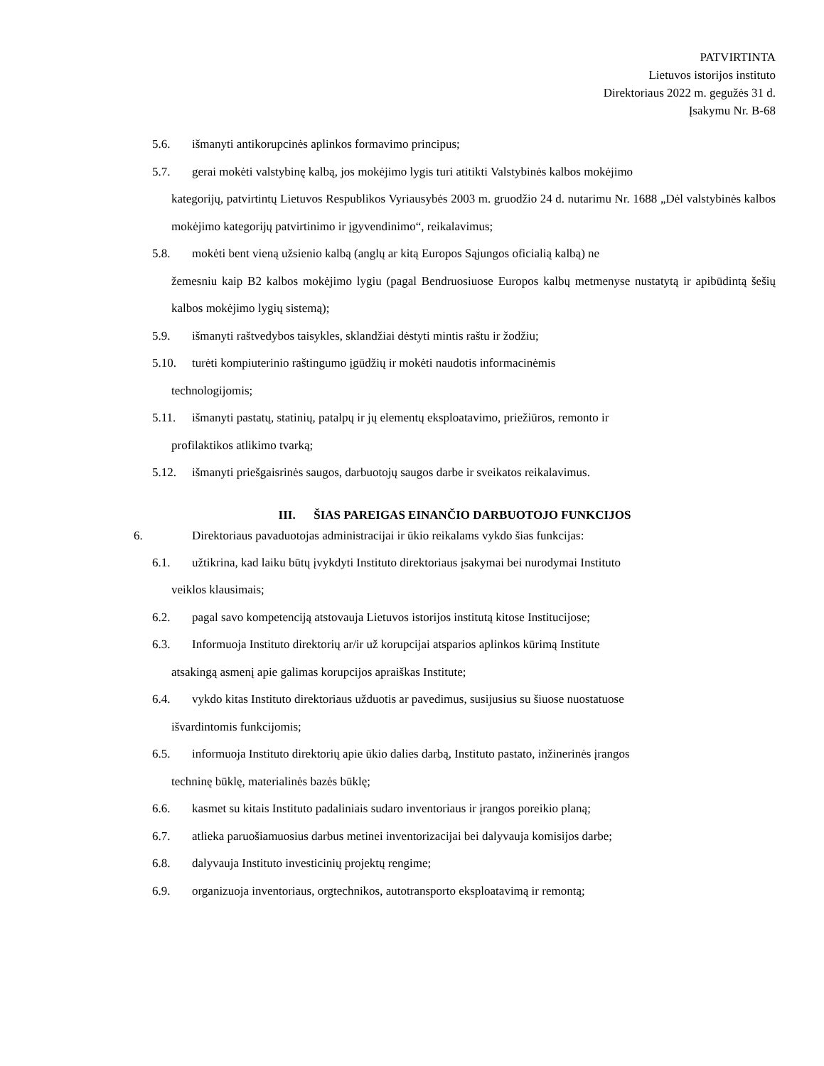PATVIRTINTA
Lietuvos istorijos instituto
Direktoriaus 2022 m. gegužės 31 d.
Įsakymu Nr. B-68
5.6. išmanyti antikorupcinės aplinkos formavimo principus;
5.7. gerai mokėti valstybinę kalbą, jos mokėjimo lygis turi atitikti Valstybinės kalbos mokėjimo
kategorijų, patvirtintų Lietuvos Respublikos Vyriausybės 2003 m. gruodžio 24 d. nutarimu Nr. 1688 „Dėl valstybinės kalbos mokėjimo kategorijų patvirtinimo ir įgyvendinimo“, reikalavimus;
5.8. mokėti bent vieną užsienio kalbą (anglų ar kitą Europos Sąjungos oficialią kalbą) ne
žemesniu kaip B2 kalbos mokėjimo lygiu (pagal Bendruosiuose Europos kalbų metmenyse nustatytą ir apibūdintą šešių kalbos mokėjimo lygių sistemą);
5.9. išmanyti raštvedybos taisykles, sklandžiai dėstyti mintis raštu ir žodžiu;
5.10. turėti kompiuterinio raštingumo įgūdžių ir mokėti naudotis informacinėmis
technologijomis;
5.11. išmanyti pastatų, statinių, patalpų ir jų elementų eksploatavimo, priežiūros, remonto ir
profilaktikos atlikimo tvarką;
5.12. išmanyti priešgaisrinės saugos, darbuotojų saugos darbe ir sveikatos reikalavimus.
III. ŠIAS PAREIGAS EINANČIO DARBUOTOJO FUNKCIJOS
6. Direktoriaus pavaduotojas administracijai ir ūkio reikalams vykdo šias funkcijas:
6.1. užtikrina, kad laiku būtų įvykdyti Instituto direktoriaus įsakymai bei nurodymai Instituto
veiklos klausimais;
6.2. pagal savo kompetenciją atstovauja Lietuvos istorijos institutą kitose Institucijose;
6.3. Informuoja Instituto direktorių ar/ir už korupcijai atsparios aplinkos kūrimą Institute
atsakingą asmenį apie galimas korupcijos apraiškas Institute;
6.4. vykdo kitas Instituto direktoriaus užduotis ar pavedimus, susijusius su šiuose nuostatuose
išvardintomis funkcijomis;
6.5. informuoja Instituto direktorių apie ūkio dalies darbą, Instituto pastato, inžinerinės įrangos
techninę būklę, materialinės bazės būklę;
6.6. kasmet su kitais Instituto padaliniais sudaro inventoriaus ir įrangos poreikio planą;
6.7. atlieka paruošiamuosius darbus metinei inventorizacijai bei dalyvauja komisijos darbe;
6.8. dalyvauja Instituto investicinių projektų rengime;
6.9. organizuoja inventoriaus, orgtechnikos, autotransporto eksploatavimą ir remontą;